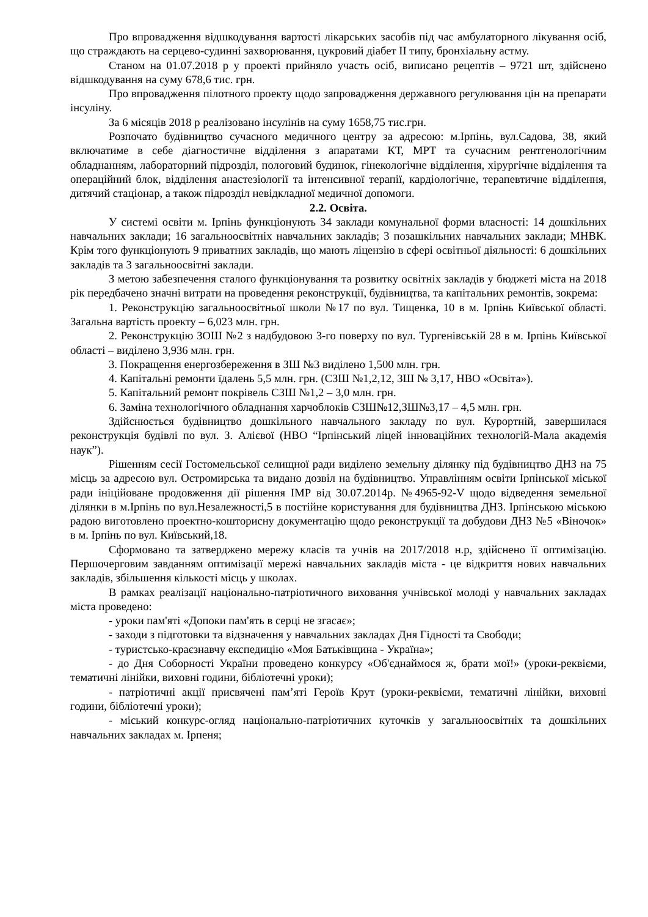Про впровадження відшкодування вартості лікарських засобів під час амбулаторного лікування осіб, що страждають на серцево-судинні захворювання, цукровий діабет ІІ типу, бронхіальну астму.
Станом на 01.07.2018 р у проекті прийняло участь осіб, виписано рецептів – 9721 шт, здійснено відшкодування на суму 678,6 тис. грн.
Про впровадження пілотного проекту щодо запровадження державного регулювання цін на препарати інсуліну.
За 6 місяців 2018 р реалізовано інсулінів на суму 1658,75 тис.грн.
Розпочато будівництво сучасного медичного центру за адресою: м.Ірпінь, вул.Садова, 38, який включатиме в себе діагностичне відділення з апаратами КТ, МРТ та сучасним рентгенологічним обладнанням, лабораторний підрозділ, пологовий будинок, гінекологічне відділення, хірургічне відділення та операційний блок, відділення анастезіології та інтенсивної терапії, кардіологічне, терапевтичне відділення, дитячий стаціонар, а також підрозділ невідкладної медичної допомоги.
2.2. Освіта.
У системі освіти м. Ірпінь функціонують 34 заклади комунальної форми власності: 14 дошкільних навчальних заклади; 16 загальноосвітніх навчальних закладів; 3 позашкільних навчальних заклади; МНВК. Крім того функціонують 9 приватних закладів, що мають ліцензію в сфері освітньої діяльності: 6 дошкільних закладів та 3 загальноосвітні заклади.
З метою забезпечення сталого функціонування та розвитку освітніх закладів у бюджеті міста на 2018 рік передбачено значні витрати на проведення реконструкції, будівництва, та капітальних ремонтів, зокрема:
1. Реконструкцію загальноосвітньої школи №17 по вул. Тищенка, 10 в м. Ірпінь Київської області. Загальна вартість проекту – 6,023 млн. грн.
2. Реконструкцію ЗОШ №2 з надбудовою 3-го поверху по вул. Тургенівській 28 в м. Ірпінь Київської області – виділено 3,936 млн. грн.
3. Покращення енергозбереження в ЗШ №3 виділено 1,500 млн. грн.
4. Капітальні ремонти їдалень 5,5 млн. грн. (СЗШ №1,2,12, ЗШ № 3,17, НВО «Освіта»).
5. Капітальний ремонт покрівель СЗШ №1,2 – 3,0 млн. грн.
6. Заміна технологічного обладнання харчоблоків СЗШ№12,ЗШ№3,17 – 4,5 млн. грн.
Здійснюється будівництво дошкільного навчального закладу по вул. Курортній, завершилася реконструкція будівлі по вул. З. Алієвої (НВО “Ірпінський ліцей інноваційних технологій-Мала академія наук”).
Рішенням сесії Гостомельської селищної ради виділено земельну ділянку під будівництво ДНЗ на 75 місць за адресою вул. Остромирська та видано дозвіл на будівництво. Управлінням освіти Ірпінської міської ради ініційоване продовження дії рішення ІМР від 30.07.2014р. №4965-92-V щодо відведення земельної ділянки в м.Ірпінь по вул.Незалежності,5 в постійне користування для будівництва ДНЗ. Ірпінською міською радою виготовлено проектно-кошторисну документацію щодо реконструкції та добудови ДНЗ №5 «Віночок» в м. Ірпінь по вул. Київський,18.
Сформовано та затверджено мережу класів та учнів на 2017/2018 н.р, здійснено її оптимізацію. Першочерговим завданням оптимізації мережі навчальних закладів міста - це відкриття нових навчальних закладів, збільшення кількості місць у школах.
В рамках реалізації національно-патріотичного виховання учнівської молоді у навчальних закладах міста проведено:
- уроки пам'яті «Допоки пам'ять в серці не згасає»;
- заходи з підготовки та відзначення у навчальних закладах Дня Гідності та Свободи;
- туристсько-краєзнавчу експедицію «Моя Батьківщина - Україна»;
- до Дня Соборності України проведено конкурсу «Об'єднаймося ж, брати мої!» (уроки-реквієми, тематичні лінійки, виховні години, бібліотечні уроки);
- патріотичні акції присвячені пам’яті Героїв Крут (уроки-реквієми, тематичні лінійки, виховні години, бібліотечні уроки);
- міський конкурс-огляд національно-патріотичних куточків у загальноосвітніх та дошкільних навчальних закладах м. Ірпеня;